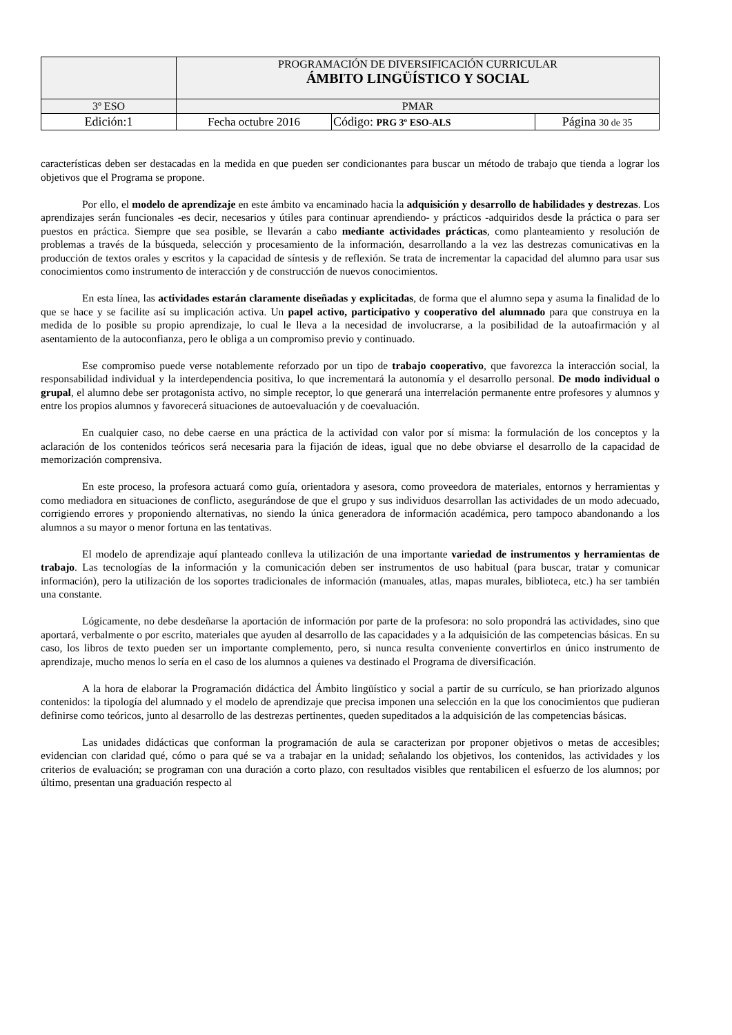| | PROGRAMACIÓN DE DIVERSIFICACIÓN CURRICULAR ÁMBITO LINGÜÍSTICO Y SOCIAL | | |
| 3º ESO | PMAR | | |
| Edición:1 | Fecha octubre 2016 | Código: PRG 3º ESO-ALS | Página 30 de 35 |
características deben ser destacadas en la medida en que pueden ser condicionantes para buscar un método de trabajo que tienda a lograr los objetivos que el Programa se propone.
Por ello, el modelo de aprendizaje en este ámbito va encaminado hacia la adquisición y desarrollo de habilidades y destrezas. Los aprendizajes serán funcionales -es decir, necesarios y útiles para continuar aprendiendo- y prácticos -adquiridos desde la práctica o para ser puestos en práctica. Siempre que sea posible, se llevarán a cabo mediante actividades prácticas, como planteamiento y resolución de problemas a través de la búsqueda, selección y procesamiento de la información, desarrollando a la vez las destrezas comunicativas en la producción de textos orales y escritos y la capacidad de síntesis y de reflexión. Se trata de incrementar la capacidad del alumno para usar sus conocimientos como instrumento de interacción y de construcción de nuevos conocimientos.
En esta línea, las actividades estarán claramente diseñadas y explicitadas, de forma que el alumno sepa y asuma la finalidad de lo que se hace y se facilite así su implicación activa. Un papel activo, participativo y cooperativo del alumnado para que construya en la medida de lo posible su propio aprendizaje, lo cual le lleva a la necesidad de involucrarse, a la posibilidad de la autoafirmación y al asentamiento de la autoconfianza, pero le obliga a un compromiso previo y continuado.
Ese compromiso puede verse notablemente reforzado por un tipo de trabajo cooperativo, que favorezca la interacción social, la responsabilidad individual y la interdependencia positiva, lo que incrementará la autonomía y el desarrollo personal. De modo individual o grupal, el alumno debe ser protagonista activo, no simple receptor, lo que generará una interrelación permanente entre profesores y alumnos y entre los propios alumnos y favorecerá situaciones de autoevaluación y de coevaluación.
En cualquier caso, no debe caerse en una práctica de la actividad con valor por sí misma: la formulación de los conceptos y la aclaración de los contenidos teóricos será necesaria para la fijación de ideas, igual que no debe obviarse el desarrollo de la capacidad de memorización comprensiva.
En este proceso, la profesora actuará como guía, orientadora y asesora, como proveedora de materiales, entornos y herramientas y como mediadora en situaciones de conflicto, asegurándose de que el grupo y sus individuos desarrollan las actividades de un modo adecuado, corrigiendo errores y proponiendo alternativas, no siendo la única generadora de información académica, pero tampoco abandonando a los alumnos a su mayor o menor fortuna en las tentativas.
El modelo de aprendizaje aquí planteado conlleva la utilización de una importante variedad de instrumentos y herramientas de trabajo. Las tecnologías de la información y la comunicación deben ser instrumentos de uso habitual (para buscar, tratar y comunicar información), pero la utilización de los soportes tradicionales de información (manuales, atlas, mapas murales, biblioteca, etc.) ha ser también una constante.
Lógicamente, no debe desdeñarse la aportación de información por parte de la profesora: no solo propondrá las actividades, sino que aportará, verbalmente o por escrito, materiales que ayuden al desarrollo de las capacidades y a la adquisición de las competencias básicas. En su caso, los libros de texto pueden ser un importante complemento, pero, si nunca resulta conveniente convertirlos en único instrumento de aprendizaje, mucho menos lo sería en el caso de los alumnos a quienes va destinado el Programa de diversificación.
A la hora de elaborar la Programación didáctica del Ámbito lingüístico y social a partir de su currículo, se han priorizado algunos contenidos: la tipología del alumnado y el modelo de aprendizaje que precisa imponen una selección en la que los conocimientos que pudieran definirse como teóricos, junto al desarrollo de las destrezas pertinentes, queden supeditados a la adquisición de las competencias básicas.
Las unidades didácticas que conforman la programación de aula se caracterizan por proponer objetivos o metas de accesibles; evidencian con claridad qué, cómo o para qué se va a trabajar en la unidad; señalando los objetivos, los contenidos, las actividades y los criterios de evaluación; se programan con una duración a corto plazo, con resultados visibles que rentabilicen el esfuerzo de los alumnos; por último, presentan una graduación respecto al